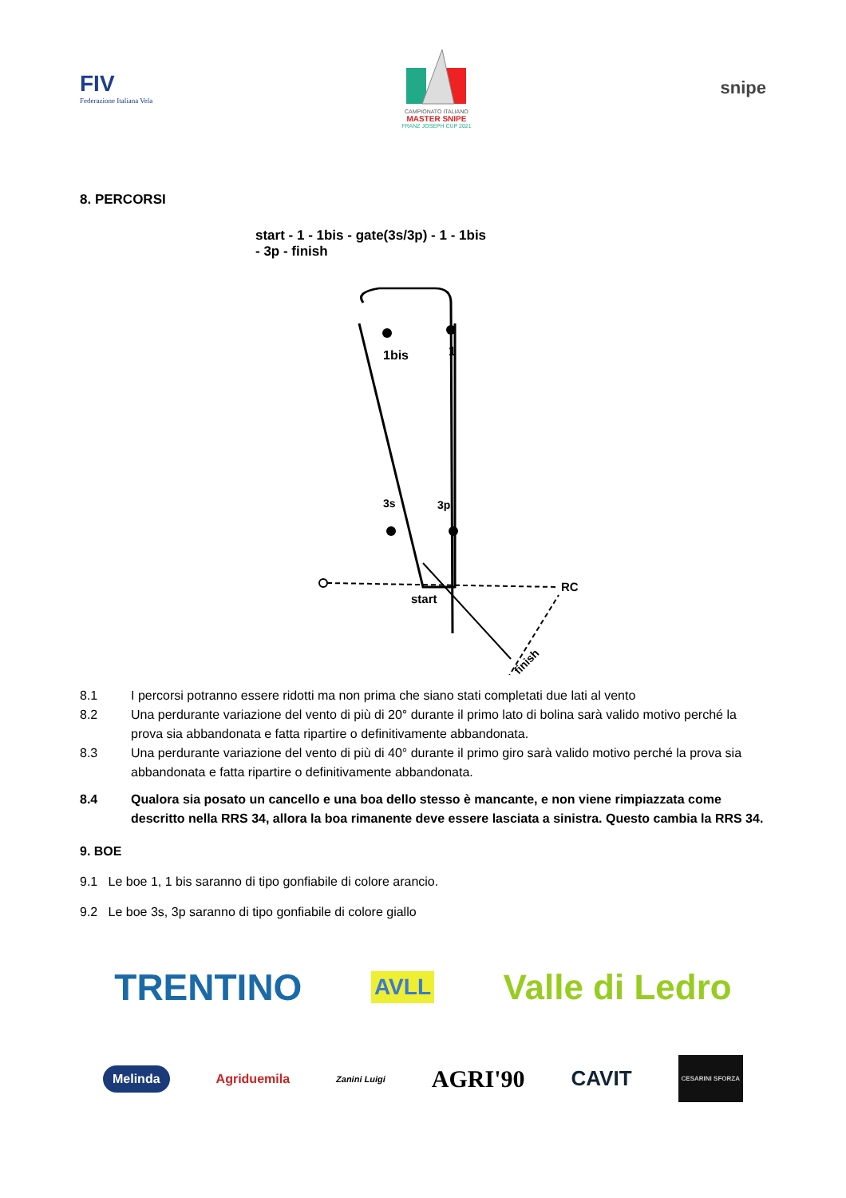FIV
Federazione Italiana Vela
CAMPIONATO ITALIANO
MASTER SNIPE
FRANZ JOSEPH CUP 2021
snipe
8. PERCORSI
start - 1 - 1bis - gate(3s/3p) - 1 - 1bis
- 3p - finish
1bis
1
3s
3p
start
RC
finish
8.1 I percorsi potranno essere ridotti ma non prima che siano stati completati due lati al vento
8.2 Una perdurante variazione del vento di più di 20° durante il primo lato di bolina sarà valido motivo perché la prova sia abbandonata e fatta ripartire o definitivamente abbandonata.
8.3 Una perdurante variazione del vento di più di 40° durante il primo giro sarà valido motivo perché la prova sia abbandonata e fatta ripartire o definitivamente abbandonata.
8.4 Qualora sia posato un cancello e una boa dello stesso è mancante, e non viene rimpiazzata come descritto nella RRS 34, allora la boa rimanente deve essere lasciata a sinistra. Questo cambia la RRS 34.
9. BOE
9.1 Le boe 1, 1 bis saranno di tipo gonfiabile di colore arancio.
9.2 Le boe 3s, 3p saranno di tipo gonfiabile di colore giallo
TRENTINO AVLL Valle di Ledro
Melinda Agriduemila Zanini Luigi AGRI'90 CAVIT CESARINI SFORZA